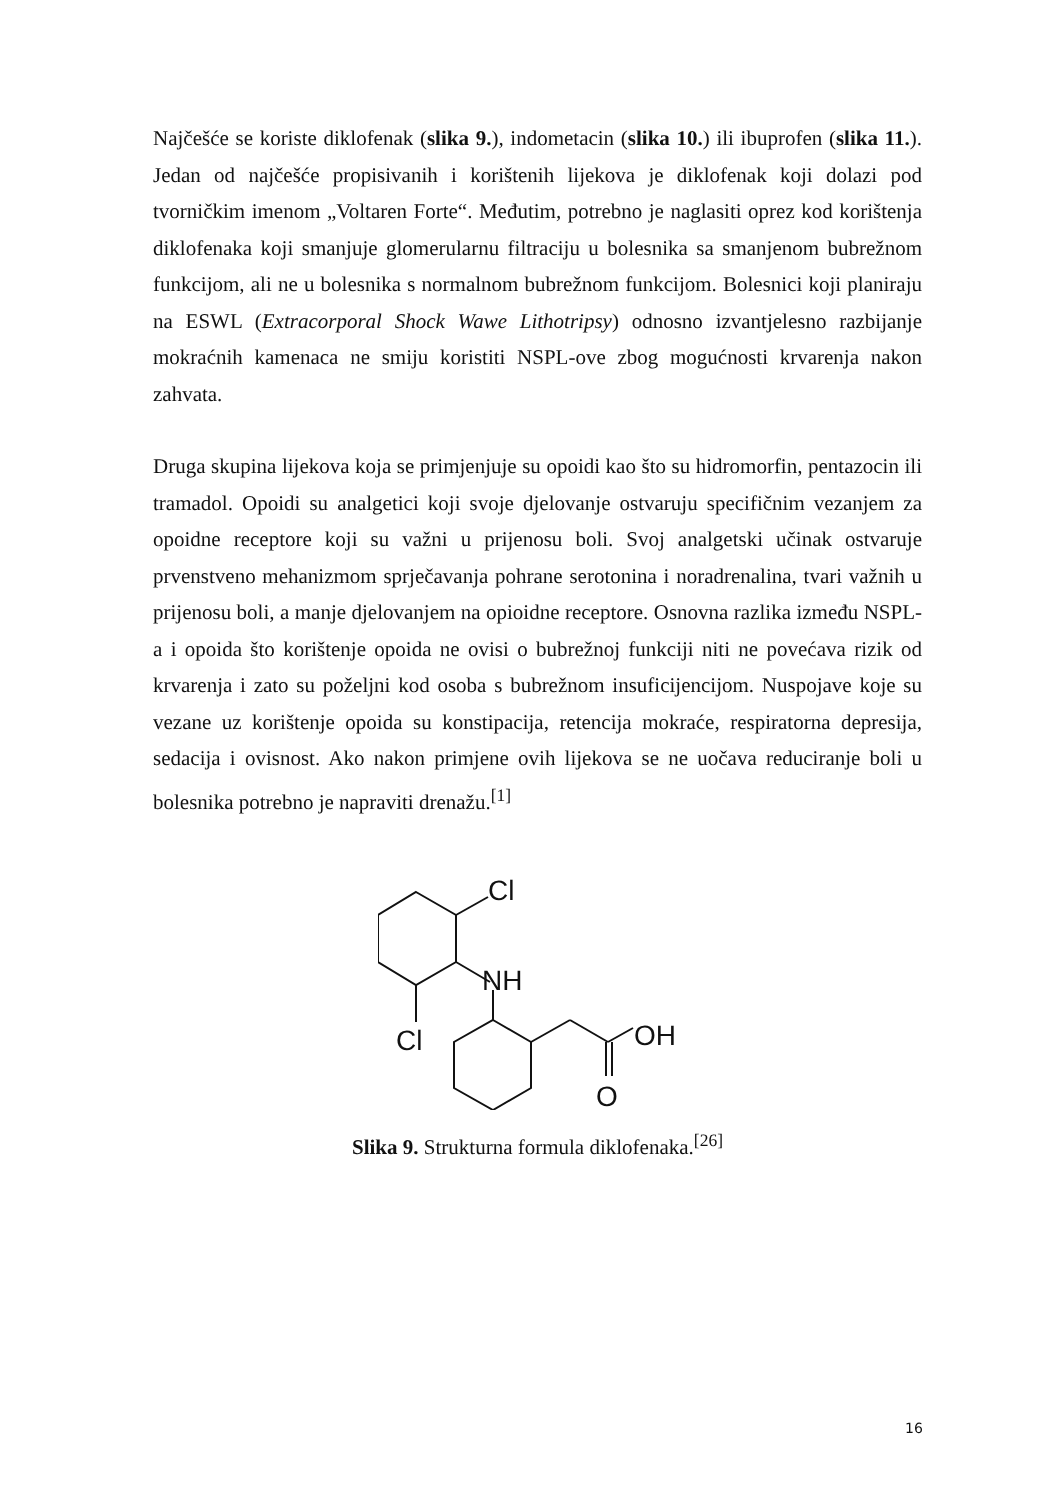Najčešće se koriste diklofenak (slika 9.), indometacin (slika 10.) ili ibuprofen (slika 11.). Jedan od najčešće propisivanih i korištenih lijekova je diklofenak koji dolazi pod tvorničkim imenom „Voltaren Forte“. Međutim, potrebno je naglasiti oprez kod korištenja diklofenaka koji smanjuje glomerularnu filtraciju u bolesnika sa smanjenom bubrežnom funkcijom, ali ne u bolesnika s normalnom bubrežnom funkcijom. Bolesnici koji planiraju na ESWL (Extracorporal Shock Wawe Lithotripsy) odnosno izvantjelesno razbijanje mokraćnih kamenaca ne smiju koristiti NSPL-ove zbog mogućnosti krvarenja nakon zahvata.
Druga skupina lijekova koja se primjenjuje su opoidi kao što su hidromorfin, pentazocin ili tramadol. Opoidi su analgetici koji svoje djelovanje ostvaruju specifičnim vezanjem za opoidne receptore koji su važni u prijenosu boli. Svoj analgetski učinak ostvaruje prvenstveno mehanizmom sprječavanja pohrane serotonina i noradrenalina, tvari važnih u prijenosu boli, a manje djelovanjem na opioidne receptore. Osnovna razlika između NSPL-a i opoida što korištenje opoida ne ovisi o bubrežnoj funkciji niti ne povećava rizik od krvarenja i zato su poželjni kod osoba s bubrežnom insuficijencijom. Nuspojave koje su vezane uz korištenje opoida su konstipacija, retencija mokraće, respiratorna depresija, sedacija i ovisnost. Ako nakon primjene ovih lijekova se ne uočava reduciranje boli u bolesnika potrebno je napraviti drenažu.<sup>[1]</sup>
Cl
NH
Cl
OH
O
Slika 9. Strukturna formula diklofenaka.<sup>[26]</sup>
16